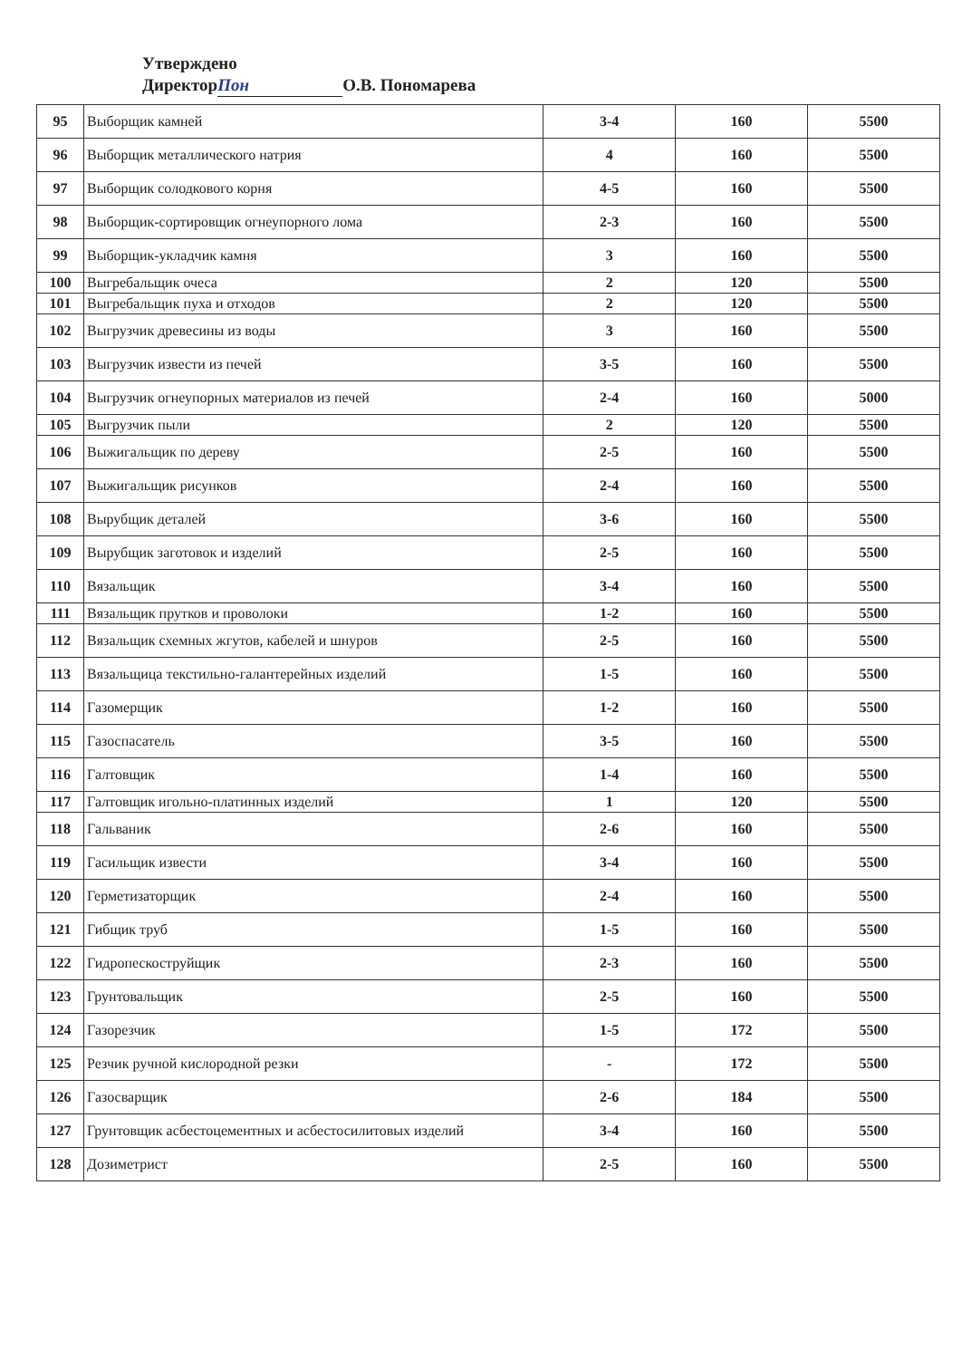Утверждено
Директор Пон О.В. Пономарева
| 95 | Выборщик камней | 3-4 | 160 | 5500 |
| 96 | Выборщик металлического натрия | 4 | 160 | 5500 |
| 97 | Выборщик солодкового корня | 4-5 | 160 | 5500 |
| 98 | Выборщик-сортировщик огнеупорного лома | 2-3 | 160 | 5500 |
| 99 | Выборщик-укладчик камня | 3 | 160 | 5500 |
| 100 | Выгребальщик очеса | 2 | 120 | 5500 |
| 101 | Выгребальщик пуха и отходов | 2 | 120 | 5500 |
| 102 | Выгрузчик древесины из воды | 3 | 160 | 5500 |
| 103 | Выгрузчик извести из печей | 3-5 | 160 | 5500 |
| 104 | Выгрузчик огнеупорных материалов из печей | 2-4 | 160 | 5000 |
| 105 | Выгрузчик пыли | 2 | 120 | 5500 |
| 106 | Выжигальщик по дереву | 2-5 | 160 | 5500 |
| 107 | Выжигальщик рисунков | 2-4 | 160 | 5500 |
| 108 | Вырубщик деталей | 3-6 | 160 | 5500 |
| 109 | Вырубщик заготовок и изделий | 2-5 | 160 | 5500 |
| 110 | Вязальщик | 3-4 | 160 | 5500 |
| 111 | Вязальщик прутков и проволоки | 1-2 | 160 | 5500 |
| 112 | Вязальщик схемных жгутов, кабелей и шнуров | 2-5 | 160 | 5500 |
| 113 | Вязальщица текстильно-галантерейных изделий | 1-5 | 160 | 5500 |
| 114 | Газомерщик | 1-2 | 160 | 5500 |
| 115 | Газоспасатель | 3-5 | 160 | 5500 |
| 116 | Галтовщик | 1-4 | 160 | 5500 |
| 117 | Галтовщик игольно-платинных изделий | 1 | 120 | 5500 |
| 118 | Гальваник | 2-6 | 160 | 5500 |
| 119 | Гасильщик извести | 3-4 | 160 | 5500 |
| 120 | Герметизаторщик | 2-4 | 160 | 5500 |
| 121 | Гибщик труб | 1-5 | 160 | 5500 |
| 122 | Гидропескоструйщик | 2-3 | 160 | 5500 |
| 123 | Грунтовальщик | 2-5 | 160 | 5500 |
| 124 | Газорезчик | 1-5 | 172 | 5500 |
| 125 | Резчик ручной кислородной резки | - | 172 | 5500 |
| 126 | Газосварщик | 2-6 | 184 | 5500 |
| 127 | Грунтовщик асбестоцементных и асбестосилитовых изделий | 3-4 | 160 | 5500 |
| 128 | Дозиметрист | 2-5 | 160 | 5500 |